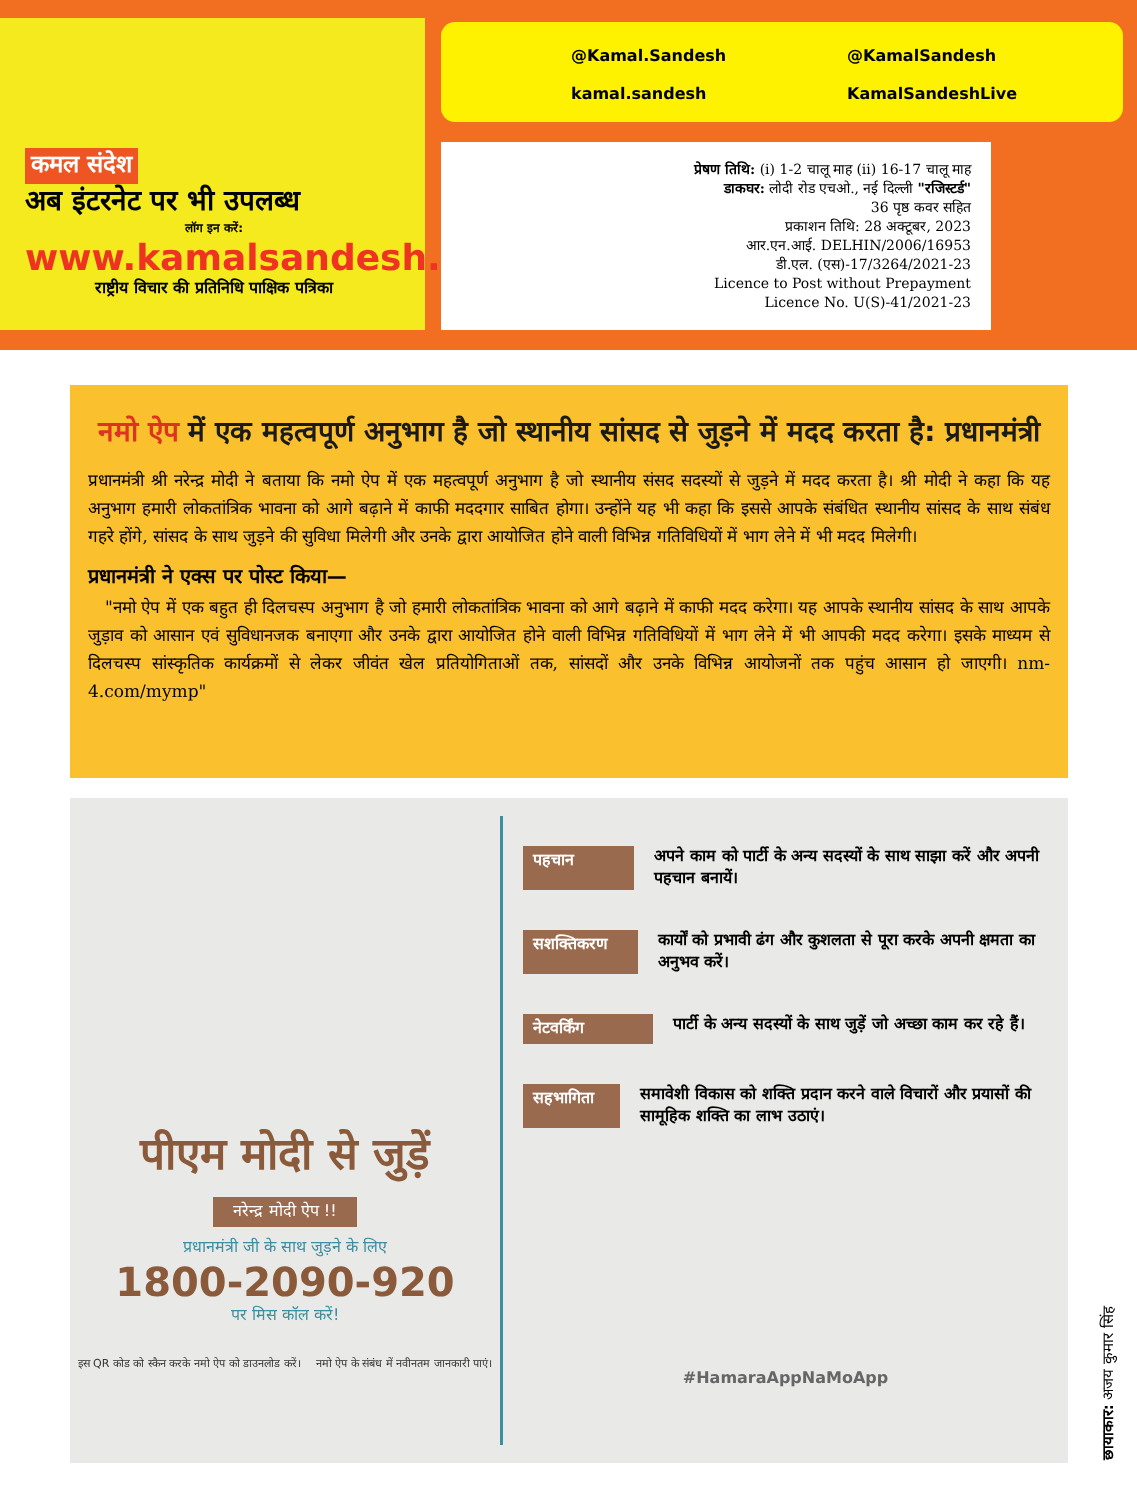कमल संदेश
अब इंटरनेट पर भी उपलब्ध
लॉग इन करें:
www.kamalsandesh.org
राष्ट्रीय विचार की प्रतिनिधि पाक्षिक पत्रिका
@Kamal.Sandesh
@KamalSandesh
kamal.sandesh
KamalSandeshLive
प्रेषण तिथि: (i) 1-2 चालू माह (ii) 16-17 चालू माह
डाकघर: लोदी रोड एचओ., नई दिल्ली "रजिस्टर्ड"
36 पृष्ठ कवर सहित
प्रकाशन तिथि: 28 अक्टूबर, 2023
आर.एन.आई. DELHIN/2006/16953
डी.एल. (एस)-17/3264/2021-23
Licence to Post without Prepayment
Licence No. U(S)-41/2021-23
नमो ऐप में एक महत्वपूर्ण अनुभाग है जो स्थानीय सांसद से जुड़ने में मदद करता है: प्रधानमंत्री
प्रधानमंत्री श्री नरेन्द्र मोदी ने बताया कि नमो ऐप में एक महत्वपूर्ण अनुभाग है जो स्थानीय संसद सदस्यों से जुड़ने में मदद करता है। श्री मोदी ने कहा कि यह अनुभाग हमारी लोकतांत्रिक भावना को आगे बढ़ाने में काफी मददगार साबित होगा। उन्होंने यह भी कहा कि इससे आपके संबंधित स्थानीय सांसद के साथ संबंध गहरे होंगे, सांसद के साथ जुड़ने की सुविधा मिलेगी और उनके द्वारा आयोजित होने वाली विभिन्न गतिविधियों में भाग लेने में भी मदद मिलेगी।
प्रधानमंत्री ने एक्स पर पोस्ट किया—
"नमो ऐप में एक बहुत ही दिलचस्प अनुभाग है जो हमारी लोकतांत्रिक भावना को आगे बढ़ाने में काफी मदद करेगा। यह आपके स्थानीय सांसद के साथ आपके जुड़ाव को आसान एवं सुविधानजक बनाएगा और उनके द्वारा आयोजित होने वाली विभिन्न गतिविधियों में भाग लेने में भी आपकी मदद करेगा। इसके माध्यम से दिलचस्प सांस्कृतिक कार्यक्रमों से लेकर जीवंत खेल प्रतियोगिताओं तक, सांसदों और उनके विभिन्न आयोजनों तक पहुंच आसान हो जाएगी। nm-4.com/mymp"
पीएम मोदी से जुड़ें
नरेन्द्र मोदी ऐप !!
प्रधानमंत्री जी के साथ जुड़ने के लिए
1800-2090-920
पर मिस कॉल करें!
इस QR कोड को स्कैन करके नमो ऐप को डाउनलोड करें।
नमो ऐप के संबंध में नवीनतम जानकारी पाएं।
पहचान अपने काम को पार्टी के अन्य सदस्यों के साथ साझा करें और अपनी पहचान बनायें।
सशक्तिकरण कार्यों को प्रभावी ढंग और कुशलता से पूरा करके अपनी क्षमता का अनुभव करें।
नेटवर्किंग पार्टी के अन्य सदस्यों के साथ जुड़ें जो अच्छा काम कर रहे हैं।
सहभागिता समावेशी विकास को शक्ति प्रदान करने वाले विचारों और प्रयासों की सामूहिक शक्ति का लाभ उठाएं।
#HamaraAppNaMoApp
छायाकार: अजय कुमार सिंह